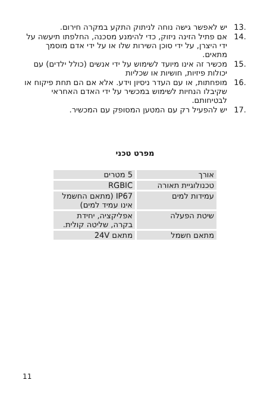.13 יש לאפשר גישה נוחה לניתוק התקע במקרה חירום.
.14 אם פתיל הזינה ניזוק, כדי להימנע מסכנה, החלפתו תיעשה על ידי היצרן, על ידי סוכן השירות שלו או על ידי אדם מוסמך מתאים.
.15 מכשיר זה אינו מיועד לשימוש על ידי אנשים (כולל ילדים) עם יכולות פיזיות, חושיות או שכליות
.16 מופחתות, או עם העדר ניסיון וידע. אלא אם הם תחת פיקוח או שקיבלו הנחיות לשימוש במכשיר על ידי האדם האחראי לבטיחותם.
.17 יש להפעיל רק עם המטען המסופק עם המכשיר.
מפרט טכני
| אורך | 5 מטרים |
| טכנולוגיית תאורה | RGBIC |
| עמידות למים | IP67 (מתאם החשמל אינו עמיד למים) |
| שיטת הפעלה | אפליקציה, יחידת בקרה, שליטה קולית. |
| מתאם חשמל | מתאם 24V |
11